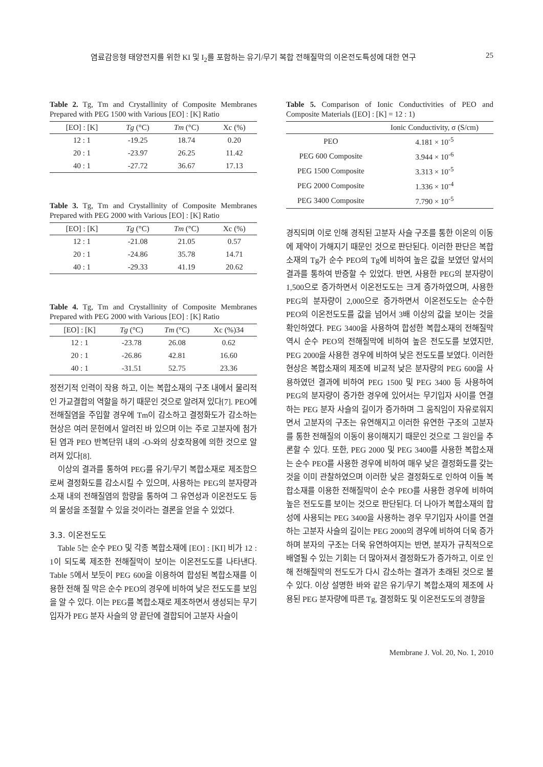염료감응형 태양전지를 위한 KI 및 I<sub>2</sub>를 포함하는 유기/무기 복합 전해질막의 이온전도특성에 대한 연구 25
Table 2. Tg, Tm and Crystallinity of Composite Membranes Prepared with PEG 1500 with Various [EO] : [K] Ratio
| [EO] : [K] | Tg (°C) | Tm (°C) | Xc (%) |
| --- | --- | --- | --- |
| 12 : 1 | -19.25 | 18.74 | 0.20 |
| 20 : 1 | -23.97 | 26.25 | 11.42 |
| 40 : 1 | -27.72 | 36.67 | 17.13 |
Table 3. Tg, Tm and Crystallinity of Composite Membranes Prepared with PEG 2000 with Various [EO] : [K] Ratio
| [EO] : [K] | Tg (°C) | Tm (°C) | Xc (%) |
| --- | --- | --- | --- |
| 12 : 1 | -21.08 | 21.05 | 0.57 |
| 20 : 1 | -24.86 | 35.78 | 14.71 |
| 40 : 1 | -29.33 | 41.19 | 20.62 |
Table 4. Tg, Tm and Crystallinity of Composite Membranes Prepared with PEG 2000 with Various [EO] : [K] Ratio
| [EO] : [K] | Tg (°C) | Tm (°C) | Xc (%)34 |
| --- | --- | --- | --- |
| 12 : 1 | -23.78 | 26.08 | 0.62 |
| 20 : 1 | -26.86 | 42.81 | 16.60 |
| 40 : 1 | -31.51 | 52.75 | 23.36 |
정전기적 인력이 작용 하고, 이는 복합소재의 구조 내에서 물리적인 가교결합의 역할을 하기 때문인 것으로 알려져 있다[7]. PEO에 전해질염을 주입할 경우에 Tm이 감소하고 결정화도가 감소하는 현상은 여러 문헌에서 알려진 바 있으며 이는 주로 고분자에 첨가된 염과 PEO 반복단위 내의 -O-와의 상호작용에 의한 것으로 알려져 있다[8].
이상의 결과를 통하여 PEG를 유기/무기 복합소재로 제조함으로써 결정화도를 감소시킬 수 있으며, 사용하는 PEG의 분자량과 소재 내의 전해질염의 함량을 통하여 그 유연성과 이온전도도 등의 물성을 조절할 수 있을 것이라는 결론을 얻을 수 있었다.
3.3. 이온전도도
Table 5는 순수 PEO 및 각종 복합소재에 [EO] : [KI] 비가 12 : 1이 되도록 제조한 전해질막이 보이는 이온전도도를 나타낸다. Table 5에서 보듯이 PEG 600을 이용하여 합성된 복합소재를 이용한 전해 질 막은 순수 PEO의 경우에 비하여 낮은 전도도를 보임을 알 수 있다. 이는 PEG를 복합소재로 제조하면서 생성되는 무기입자가 PEG 분자 사슬의 양 끝단에 결합되어 고분자 사슬이
Table 5. Comparison of Ionic Conductivities of PEO and Composite Materials ([EO] : [K] = 12 : 1)
| | Ionic Conductivity, σ (S/cm) |
| --- | --- |
| PEO | 4.181 × 10<sup>-5</sup> |
| PEG 600 Composite | 3.944 × 10<sup>-6</sup> |
| PEG 1500 Composite | 3.313 × 10<sup>-5</sup> |
| PEG 2000 Composite | 1.336 × 10<sup>-4</sup> |
| PEG 3400 Composite | 7.790 × 10<sup>-5</sup> |
경직되며 이로 인해 경직된 고분자 사슬 구조를 통한 이온의 이동에 제약이 가해지기 때문인 것으로 판단된다. 이러한 판단은 복합소재의 Tg가 순수 PEO의 Tg에 비하여 높은 값을 보였던 앞서의 결과를 통하여 반증할 수 있었다. 반면, 사용한 PEG의 분자량이 1,500으로 증가하면서 이온전도도는 크게 증가하였으며, 사용한 PEG의 분자량이 2,000으로 증가하면서 이온전도도는 순수한 PEO의 이온전도도를 값을 넘어서 3배 이상의 값을 보이는 것을 확인하였다. PEG 3400을 사용하여 합성한 복합소재의 전해질막 역시 순수 PEO의 전해질막에 비하여 높은 전도도를 보였지만, PEG 2000을 사용한 경우에 비하여 낮은 전도도를 보였다. 이러한 현상은 복합소재의 제조에 비교적 낮은 분자량의 PEG 600을 사용하였던 결과에 비하여 PEG 1500 및 PEG 3400 등 사용하여 PEG의 분자량이 증가한 경우에 있어서는 무기입자 사이를 연결하는 PEG 분자 사슬의 길이가 증가하며 그 움직임이 자유로워지면서 고분자의 구조는 유연해지고 이러한 유연한 구조의 고분자를 통한 전해질의 이동이 용이해지기 때문인 것으로 그 원인을 추론할 수 있다. 또한, PEG 2000 및 PEG 3400를 사용한 복합소재는 순수 PEO를 사용한 경우에 비하여 매우 낮은 결정화도를 갖는 것을 이미 관찰하였으며 이러한 낮은 결정화도로 인하여 이들 복합소재를 이용한 전해질막이 순수 PEO를 사용한 경우에 비하여 높은 전도도를 보이는 것으로 판단된다. 더 나아가 복합소재의 합성에 사용되는 PEG 3400을 사용하는 경우 무기입자 사이를 연결하는 고분자 사슬의 길이는 PEG 2000의 경우에 비하여 더욱 증가하며 분자의 구조는 더욱 유연하여지는 반면, 분자가 규칙적으로 배열될 수 있는 기회는 더 많아져서 결정화도가 증가하고, 이로 인해 전해질막의 전도도가 다시 감소하는 결과가 초래된 것으로 볼 수 있다. 이상 설명한 바와 같은 유기/무기 복합소재의 제조에 사용된 PEG 분자량에 따른 Tg, 결정화도 및 이온전도도의 경향을
Membrane J. Vol. 20, No. 1, 2010